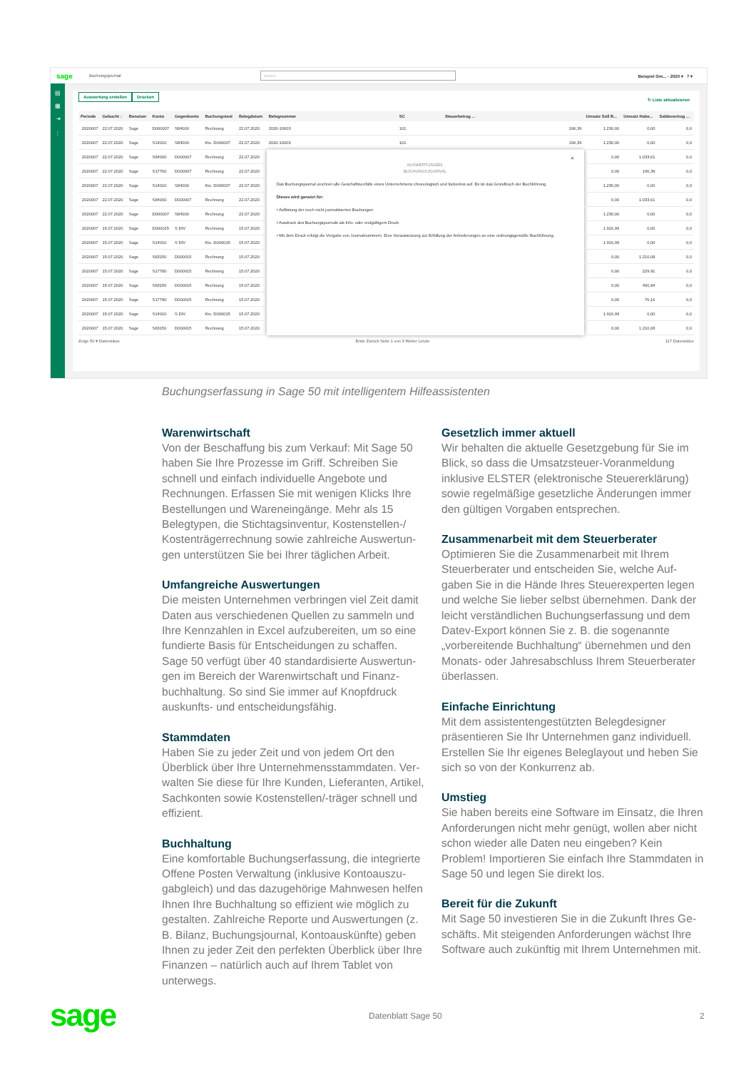sage Buchungsjournal Suchen Beispiel Gm... - 2020 ▾ ? ▾
▤
▦
⇥
⫶
Auswertung erstellen Drucken ↻ Liste aktualisieren
| Periode | Gebucht ↓ | Benutzer | Konto | Gegenkonto | Buchungstext | Belegdatum | Belegnummer | SC | Steuerbetrag ... | Umsatz Soll B... | Umsatz Habe... | Saldovortrag ... |
| --- | --- | --- | --- | --- | --- | --- | --- | --- | --- | --- | --- | --- |
| 2020007 | 22.07.2020 | Sage | D000007 | S84000 | Rechnung | 22.07.2020 | 2020-10003 | 101 | 196,39 | 1.230,00 | 0,00 | 0,0 |
| 2020007 | 22.07.2020 | Sage | S14010 | S84000 | Kto. D000007 | 22.07.2020 | 2020-10003 | 101 | 196,39 | 1.230,00 | 0,00 | 0,0 |
| 2020007 | 22.07.2020 | Sage | S84000 | D000007 | Rechnung | 22.07.2020 | ✕ AUSWERTUNGEN: BUCHUNGSJOURNAL Das Buchungsjournal zeichnet alle Geschäftsvorfälle eines Unternehmens chronologisch und lückenlos auf. Es ist das Grundbuch der Buchführung. Dieses wird genutzt für: • Auflistung der noch nicht journalisierten Buchungen • Ausdruck des Buchungsjournals als Info- oder endgültigem Druck • Mit dem Druck erfolgt die Vergabe von Journalnummern. Eine Voraussetzung zur Erfüllung der Anforderungen an eine ordnungsgemäße Buchführung. | | | 0,00 | 1.033,61 | 0,0 |
| 2020007 | 22.07.2020 | Sage | S17760 | D000007 | Rechnung | 22.07.2020 | | | | 0,00 | 196,39 | 0,0 |
| 2020007 | 22.07.2020 | Sage | S14010 | S84000 | Kto. D000007 | 22.07.2020 | | | | 1.230,00 | 0,00 | 0,0 |
| 2020007 | 22.07.2020 | Sage | S84000 | D000007 | Rechnung | 22.07.2020 | | | | 0,00 | 1.033,61 | 0,0 |
| 2020007 | 22.07.2020 | Sage | D000007 | S84000 | Rechnung | 22.07.2020 | | | | 1.230,00 | 0,00 | 0,0 |
| 2020007 | 15.07.2020 | Sage | D000015 | S DIV | Rechnung | 15.07.2020 | | | | 1.916,99 | 0,00 | 0,0 |
| 2020007 | 15.07.2020 | Sage | S14010 | S DIV | Kto. D000015 | 15.07.2020 | | | | 1.916,99 | 0,00 | 0,0 |
| 2020007 | 15.07.2020 | Sage | S83150 | D000015 | Rechnung | 15.07.2020 | | | | 0,00 | 1.210,08 | 0,0 |
| 2020007 | 15.07.2020 | Sage | S17780 | D000015 | Rechnung | 15.07.2020 | | | | 0,00 | 229,91 | 0,0 |
| 2020007 | 15.07.2020 | Sage | S83150 | D000015 | Rechnung | 15.07.2020 | | | | 0,00 | 400,84 | 0,0 |
| 2020007 | 15.07.2020 | Sage | S17780 | D000015 | Rechnung | 15.07.2020 | | | | 0,00 | 76,16 | 0,0 |
| 2020007 | 15.07.2020 | Sage | S14010 | S DIV | Kto. D000015 | 15.07.2020 | | | | 1.916,99 | 0,00 | 0,0 |
| 2020007 | 15.07.2020 | Sage | S83150 | D000015 | Rechnung | 15.07.2020 | | | | 0,00 | 1.210,08 | 0,0 |
Zeige 50 ▾ Datensätze Erste Zurück Seite 1 von 3 Weiter Letzte 117 Datensätze
Buchungserfassung in Sage 50 mit intelligentem Hilfeassistenten
Warenwirtschaft
Von der Beschaffung bis zum Verkauf: Mit Sage 50 haben Sie Ihre Prozesse im Griff. Schreiben Sie schnell und einfach individuelle Angebote und Rechnungen. Erfassen Sie mit wenigen Klicks Ihre Bestellungen und Wareneingänge. Mehr als 15 Belegtypen, die Stichtagsinventur, Kostenstellen-/ Kostenträgerrechnung sowie zahlreiche Auswertun­gen unterstützen Sie bei Ihrer täglichen Arbeit.
Umfangreiche Auswertungen
Die meisten Unternehmen verbringen viel Zeit da­mit Daten aus verschiedenen Quellen zu sammeln und Ihre Kennzahlen in Excel aufzubereiten, um so eine fundierte Basis für Entscheidungen zu schaffen. Sage 50 verfügt über 40 standardisierte Auswertun­gen im Bereich der Warenwirtschaft und Finanz­buchhaltung. So sind Sie immer auf Knopfdruck auskunfts- und entscheidungsfähig.
Stammdaten
Haben Sie zu jeder Zeit und von jedem Ort den Überblick über Ihre Unternehmensstammdaten. Ver­walten Sie diese für Ihre Kunden, Lieferanten, Artikel, Sachkonten sowie Kostenstellen/-träger schnell und effizient.
Buchhaltung
Eine komfortable Buchungserfassung, die integrierte Offene Posten Verwaltung (inklusive Kontoauszu­gabgleich) und das dazugehörige Mahnwesen hel­fen Ihnen Ihre Buchhaltung so effizient wie möglich zu gestalten. Zahlreiche Reporte und Auswertungen (z. B. Bilanz, Buchungsjournal, Kontoauskünfte) geben Ihnen zu jeder Zeit den perfekten Überblick über Ihre Finanzen – natürlich auch auf Ihrem Tablet von unterwegs.
Gesetzlich immer aktuell
Wir behalten die aktuelle Gesetzgebung für Sie im Blick, so dass die Umsatzsteuer-Voranmeldung inklusive ELSTER (elektronische Steuererklärung) sowie regelmäßige gesetzliche Änderungen immer den gültigen Vorgaben entsprechen.
Zusammenarbeit mit dem Steuerberater
Optimieren Sie die Zusammenarbeit mit Ihrem Steuerberater und entscheiden Sie, welche Auf­gaben Sie in die Hände Ihres Steuerexperten legen und welche Sie lieber selbst übernehmen. Dank der leicht verständlichen Buchungserfassung und dem Datev-Export können Sie z. B. die sogenannte „vorbereitende Buchhaltung“ übernehmen und den Monats- oder Jahresabschluss Ihrem Steuerberater überlassen.
Einfache Einrichtung
Mit dem assistentengestützten Belegdesigner präsentieren Sie Ihr Unternehmen ganz individuell. Erstellen Sie Ihr eigenes Beleglayout und heben Sie sich so von der Konkurrenz ab.
Umstieg
Sie haben bereits eine Software im Einsatz, die Ihren Anforderungen nicht mehr genügt, wollen aber nicht schon wieder alle Daten neu eingeben? Kein Problem! Importieren Sie einfach Ihre Stammdaten in Sage 50 und legen Sie direkt los.
Bereit für die Zukunft
Mit Sage 50 investieren Sie in die Zukunft Ihres Ge­schäfts. Mit steigenden Anforderungen wächst Ihre Software auch zukünftig mit Ihrem Unternehmen mit.
sage Datenblatt Sage 50 2